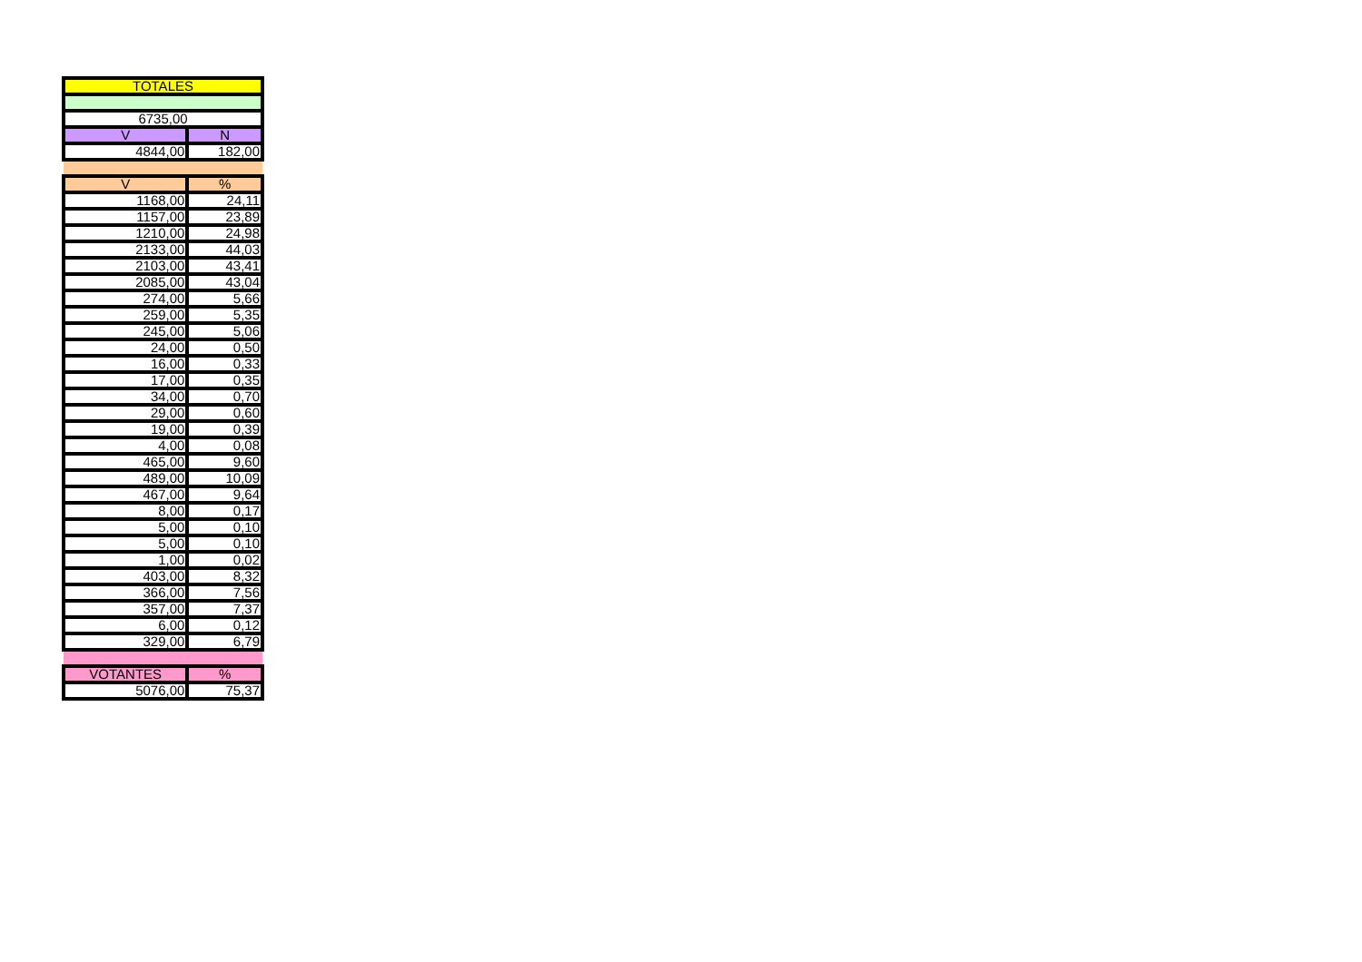| TOTALES | |
| --- | --- |
| 6735,00 | |
| V | N |
| 4844,00 | 182,00 |
| V | % |
| 1168,00 | 24,11 |
| 1157,00 | 23,89 |
| 1210,00 | 24,98 |
| 2133,00 | 44,03 |
| 2103,00 | 43,41 |
| 2085,00 | 43,04 |
| 274,00 | 5,66 |
| 259,00 | 5,35 |
| 245,00 | 5,06 |
| 24,00 | 0,50 |
| 16,00 | 0,33 |
| 17,00 | 0,35 |
| 34,00 | 0,70 |
| 29,00 | 0,60 |
| 19,00 | 0,39 |
| 4,00 | 0,08 |
| 465,00 | 9,60 |
| 489,00 | 10,09 |
| 467,00 | 9,64 |
| 8,00 | 0,17 |
| 5,00 | 0,10 |
| 5,00 | 0,10 |
| 1,00 | 0,02 |
| 403,00 | 8,32 |
| 366,00 | 7,56 |
| 357,00 | 7,37 |
| 6,00 | 0,12 |
| 329,00 | 6,79 |
| VOTANTES | % |
| 5076,00 | 75,37 |